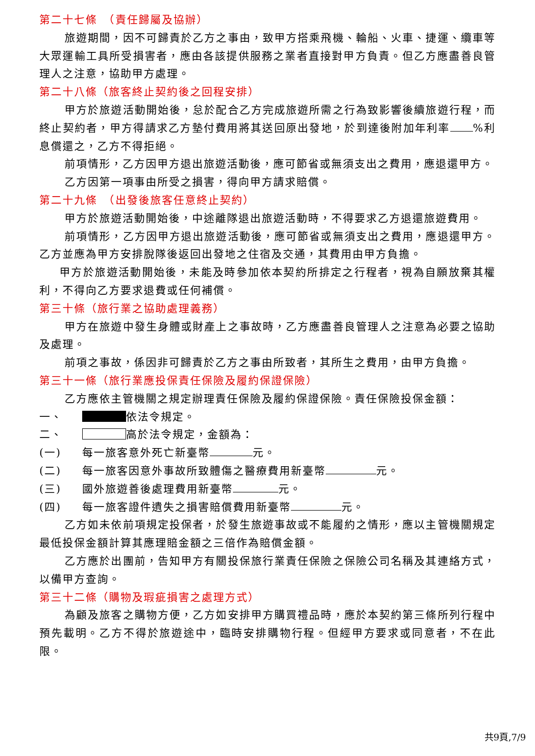第二十七條　（責任歸屬及協辦）
旅遊期間，因不可歸責於乙方之事由，致甲方搭乘飛機、輪船、火車、捷運、纜車等大眾運輸工具所受損害者，應由各該提供服務之業者直接對甲方負責。但乙方應盡善良管理人之注意，協助甲方處理。
第二十八條（旅客終止契約後之回程安排）
甲方於旅遊活動開始後，怠於配合乙方完成旅遊所需之行為致影響後續旅遊行程，而終止契約者，甲方得請求乙方墊付費用將其送回原出發地，於到達後附加年利率 %利息償還之，乙方不得拒絕。
前項情形，乙方因甲方退出旅遊活動後，應可節省或無須支出之費用，應退還甲方。
乙方因第一項事由所受之損害，得向甲方請求賠償。
第二十九條　（出發後旅客任意終止契約）
甲方於旅遊活動開始後，中途離隊退出旅遊活動時，不得要求乙方退還旅遊費用。
前項情形，乙方因甲方退出旅遊活動後，應可節省或無須支出之費用，應退還甲方。乙方並應為甲方安排脫隊後返回出發地之住宿及交通，其費用由甲方負擔。
甲方於旅遊活動開始後，未能及時參加依本契約所排定之行程者，視為自願放棄其權利，不得向乙方要求退費或任何補償。
第三十條（旅行業之協助處理義務）
甲方在旅遊中發生身體或財產上之事故時，乙方應盡善良管理人之注意為必要之協助及處理。
前項之事故，係因非可歸責於乙方之事由所致者，其所生之費用，由甲方負擔。
第三十一條（旅行業應投保責任保險及履約保證保險）
乙方應依主管機關之規定辦理責任保險及履約保證保險。責任保險投保金額：
一、 依法令規定。
二、 高於法令規定，金額為：
(一) 每一旅客意外死亡新臺幣 元。
(二) 每一旅客因意外事故所致體傷之醫療費用新臺幣 元。
(三) 國外旅遊善後處理費用新臺幣 元。
(四) 每一旅客證件遺失之損害賠償費用新臺幣 元。
乙方如未依前項規定投保者，於發生旅遊事故或不能履約之情形，應以主管機關規定最低投保金額計算其應理賠金額之三倍作為賠償金額。
乙方應於出團前，告知甲方有關投保旅行業責任保險之保險公司名稱及其連絡方式，以備甲方查詢。
第三十二條（購物及瑕疵損害之處理方式）
為顧及旅客之購物方便，乙方如安排甲方購買禮品時，應於本契約第三條所列行程中預先載明。乙方不得於旅遊途中，臨時安排購物行程。但經甲方要求或同意者，不在此限。
共9頁,7/9